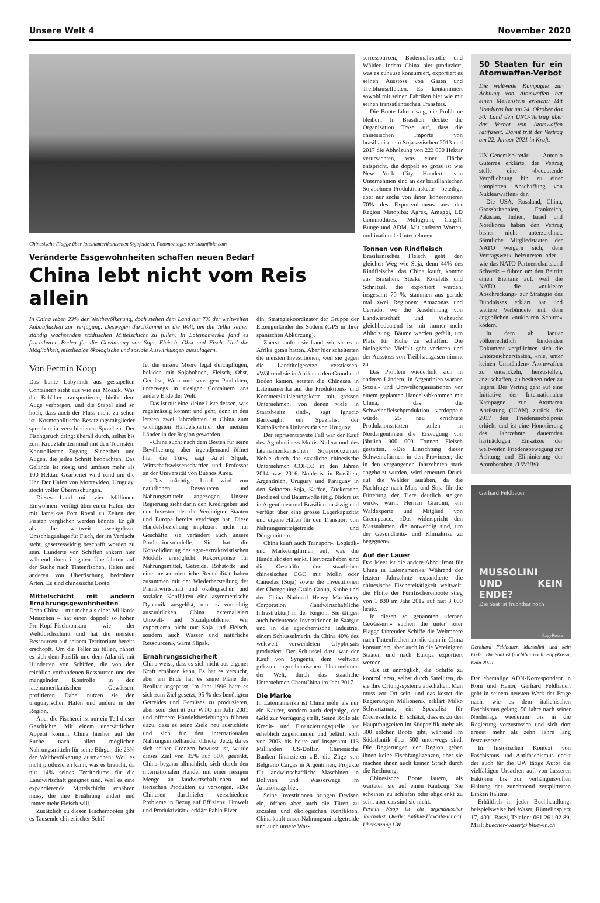Unsere Welt 4 November 2020
Chinesische Flagge über lateinamerikanischen Sojafeldern. Fotomontage: revistaanfibia.com
Veränderte Essgewohnheiten schaffen neuen Bedarf
China lebt nicht vom Reis allein
In China leben 23% der Weltbevölkerung, doch stehen dem Land nur 7% der weltweiten Anbauflächen zur Verfügung. Deswegen durchkämmt es die Welt, um die Teller seiner ständig wachsenden städtischen Mittelschicht zu füllen. In Lateinamerika fand es fruchtbaren Boden für die Gewinnung von Soja, Fleisch, Obst und Fisch. Und die Möglichkeit, missliebige ökologische und soziale Auswirkungen auszulagern.
Von Fermín Koop
Das bunte Labyrinth aus gestapelten Containern sieht aus wie ein Mosaik. Was die Behälter transportieren, bleibt dem Auge verborgen, und die Stapel sind so hoch, dass auch der Fluss nicht zu sehen ist. Kosmopolitische Besatzungsmitglieder sprechen in verschiedenen Sprachen. Der Fischgeruch dringt überall durch, selbst bis zum Kreuzfahrtterminal mit den Touristen. Kontrollierter Zugang, Sicherheit und Augen, die jeden Schritt beobachten. Das Gelände ist riesig und umfasst mehr als 100 Hektar. Gearbeitet wird rund um die Uhr. Der Hafen von Montevideo, Uruguay, steckt voller Überraschungen.
Dieses Land mit vier Millionen Einwohnern verfügt über einen Hafen, der mit Jamaikas Port Royal zu Zeiten der Piraten verglichen werden könnte. Er gilt als die weltweit zweitgrösste Umschlaganlage für Fisch, der im Verdacht steht, gesetzeswidrig beschafft worden zu sein. Hunderte von Schiffen ankern hier während ihren illegalen Überfahrten auf der Suche nach Tintenfischen, Haien und anderen von Überfischung bedrohten Arten. Es sind chinesische Boote.
Mittelschicht mit andern Ernährungsgewohnheiten
Denn China – mit mehr als einer Milliarde Menschen – hat einen doppelt so hohen Pro-Kopf-Fischkonsum wie der Weltdurchschnitt und hat die meisten Ressourcen auf seinem Territorium bereits erschöpft. Um die Teller zu füllen, nähert es sich dem Pazifik und dem Atlantik mit Hunderten von Schiffen, die von den reichlich vorhandenen Ressourcen und der mangelnden Kontrolle in den lateinamerikanischen Gewässern profitieren. Dabei nutzen sie den uruguayischen Hafen und andere in der Region.
Aber die Fischerei ist nur ein Teil dieser Geschichte. Mit einem unersättlichen Appetit kommt China hierher auf der Suche nach allen möglichen Nahrungsmitteln für seine Bürger, die 23% der Weltbevölkerung ausmachen: Weil es nicht produzieren kann, was es braucht, da nur 14% seines Territoriums für die Landwirtschaft geeignet sind. Weil es eine expandierende Mittelschicht ernähren muss, die ihre Ernährung ändert und immer mehr Fleisch will.
Zusätzlich zu diesen Fischerbooten gibt es Tausende chinesischer Schif-
fe, die unsere Meere legal durchpflügen, beladen mit Sojabohnen, Fleisch, Obst, Gemüse, Wein und sonstigen Produkten, unterwegs in riesigen Containern ans andere Ende der Welt.
Das ist nur eine kleine Liste dessen, was regelmässig kommt und geht, denn in den letzten zwei Jahrzehnten ist China zum wichtigsten Handelspartner der meisten Länder in der Region geworden.
«China sucht nach dem Besten für seine Bevölkerung, aber irgendjemand öffnet hier die Tür», sagt Ariel Slipak, Wirtschaftswissenschaftler und Professor an der Universität von Buenos Aires.
«Das mächtige Land wird von natürlichen Ressourcen und Nahrungsmitteln angezogen. Unsere Regierung sieht darin den Kreditgeber und den Investor, der die Vereinigten Staaten und Europa bereits verdrängt hat. Diese Handelsbeziehung impliziert nicht nur Geschäfte: sie verändert auch unsere Produktionsmodelle. Sie hat die Konsolidierung des agro-extraktivistischen Modells ermöglicht. Rekordpreise für Nahrungsmittel, Getreide, Rohstoffe und eine ausserordentliche Rentabilität haben zusammen mit der Wiederherstellung der Primärwirtschaft und ökologischen und sozialen Konflikten eine asymmetrische Dynamik ausgelöst, um es vorsichtig auszudrücken. China externalisiert Umwelt- und Sozialprobleme. Wir exportieren nicht nur Soja und Fleisch, sondern auch Wasser und natürliche Ressourcen», warnt Slipak.
Ernährungssicherheit
China weiss, dass es sich nicht aus eigener Kraft ernähren kann. Es hat es versucht, aber am Ende hat es seine Pläne der Realität angepasst. Im Jahr 1996 hatte es sich zum Ziel gesetzt, 95 % des benötigten Getreides und Gemüses zu produzieren, aber sein Beitritt zur WTO im Jahr 2001 und offenere Handelsbeziehungen führten dazu, dass es seine Ziele neu ausrichtete und sich für den internationalen Nahrungsmittelhandel öffnete. Jetzt, da es sich seiner Grenzen bewusst ist, wurde dieses Ziel von 95% auf 80% gesenkt. China begann allmählich, sich durch den internationalen Handel mit einer riesigen Menge an landwirtschaftlichen und tierischen Produkten zu versorgen. «Die Chinesen durchliefen verschiedene Probleme in Bezug auf Effizienz, Umwelt und Produktivität», erklärt Pablo Elver-
din, Strategiekoordinator der Gruppe der Erzeugerländer des Südens (GPS in ihrer spanischen Abkürzung).
Zuerst kauften sie Land, wie sie es in Afrika getan hatten. Aber hier scheiterten die meisten Investitionen, weil sie gegen die Landtitelgesetze verstiessen. «Während sie in Afrika an den Grund und Boden kamen, setzten die Chinesen in Lateinamerika auf die Produktions- und Kommerzialisierungskette mit grossen Unternehmen, von denen viele in Staatsbesitz sind», sagt Ignacio Bartesaghi, ein Spezialist der Katholischen Universität von Uruguay.
Der repräsentativste Fall war der Kauf des Agrobusiness-Multis Nidera und des lateinamerikanischen Sojaproduzenten Noble durch das staatliche chinesische Unternehmen COFCO in den Jahren 2014 bzw. 2016. Noble ist in Brasilien, Argentinien, Uruguay und Paraguay in den Sektoren Soja, Kaffee, Zuckerrohr, Biodiesel und Baumwolle tätig. Nidera ist in Argentinien und Brasilien ansässig und verfügt über eine grosse Lagerkapazität und eigene Häfen für den Transport von Nahrungsmittelgetreide und Düngemitteln.
China kauft auch Transport-, Logistik- und Marketingfirmen auf, was die Handelskosten senkt. Hervorzuheben sind die Geschäfte der staatlichen chinesischen CGC mit Molin oder Cañuelas (Soja) sowie die Investitionen der Chongquing Grain Group, Sanhe und der China National Heavy Machinery Corporation (landwirtschaftliche Infrastruktur) in der Region. Sie tätigen auch bedeutende Investitionen in Saatgut und in die agrochemische Industrie, einem Schlüsselmarkt, da China 40% des weltweit verwendeten Glyphosats produziert. Der Schlüssel dazu war der Kauf von Syngenta, dem weltweit grössten agrochemischen Unternehmen der Welt, durch das staatliche Unternehmen ChemChina im Jahr 2017.
Die Marke
In Lateinamerika ist China mehr als nur ein Käufer, sondern auch derjenige, der Geld zur Verfügung stellt. Seine Rolle als Kredit- und Finanzierungsquelle hat erheblich zugenommen und beläuft sich von 2003 bis heute auf insgesamt 113 Milliarden US-Dollar. Chinesische Banken finanzieren z.B. die Züge von Belgrano Cargas in Argentinien, Projekte für landwirtschaftliche Maschinen in Bolivien und Wasserwege im Amazonasgebiet.
Seine Investitionen bringen Devisen ein, öffnen aber auch die Türen zu sozialen und ökologischen Konflikten. China kauft unser Nahrungsmittelgetreide und auch unsere Was-
serressourcen, Bodennährstoffe und Wälder. Indem China hier produziert, was es zuhause konsumiert, exportiert es seinen Ausstoss von Gasen und Treibhauseffekten. Es kontaminiert sowohl mit seinen Fabriken hier wie mit seinen transatlantischen Transfers.
Die Boote fahren weg, die Probleme bleiben. In Brasilien deckte die Organisation Trase auf, dass die chinesischen Importe von brasilianischem Soja zwischen 2013 und 2017 die Abholzung von 223 000 Hektar verursachten, was einer Fläche entspricht, die doppelt so gross ist wie New York City. Hunderte von Unternehmen sind an der brasilianischen Sojabohnen-Produktionskette beteiligt, aber nur sechs von ihnen konzentrieren 70% des Exportvolumens aus der Region Matopiba: Agrex, Amaggi, LD Commodities, Multigrain, Cargill, Bunge und ADM. Mit anderen Worten, multinationale Unternehmen.
Tonnen von Rindfleisch
Brasilianisches Fleisch geht den gleichen Weg wie Soja, denn 44% des Rindfleischs, das China kauft, kommt aus Brasilien. Steaks, Koteletts und Schnitzel, die exportiert werden, insgesamt 70 %, stammen aus gerade mal zwei Regionen: Amazonas und Cerrado, wo die Ausdehnung von Landwirtschaft und Viehzucht gleichbedeutend ist mit immer mehr Abholzung. Bäume werden gefällt, um Platz für Kühe zu schaffen. Die biologische Vielfalt geht verloren und der Ausstoss von Treibhausgasen nimmt zu.
Das Problem wiederholt sich in anderen Ländern. In Argentinien warnen Sozial- und Umweltorganisationen vor einem geplanten Handelsabkommen mit China, das die Schweinefleischproduktion verdoppeln würde: 25 neu errichtete Produktionsstätten sollen in Nordargentinien die Erzeugung von jährlich 900 000 Tonnen Fleisch gestatten. «Die Einrichtung dieser Schweinefarmen in den Provinzen, die in den vergangenen Jahrzehnten stark abgeholzt wurden, wird erneuten Druck auf die Wälder ausüben, da die Nachfrage nach Mais und Soja für die Fütterung der Tiere deutlich steigen wird», warnt Hernan Giardini, ein Waldexperte und Mitglied von Greenpeace. «Das widerspricht den Massnahmen, die notwendig sind, um der Gesundheits- und Klimakrise zu begegnen».
Auf der Lauer
Das Meer ist die andere Abbaufront für China in Lateinamerika. Während der letzten Jahrzehnte expandierte die chinesische Fischereitätigkeit weltweit: die Flotte der Fernfischereiboote stieg von 1 830 im Jahr 2012 auf fast 3 000 heute.
In diesen so genannten «fernen Gewässern» suchen die unter roter Flagge fahrenden Schiffe die Weltmeere nach Tintenfischen ab, die dann in China konsumiert, aber auch in die Vereinigten Staaten und nach Europa exportiert werden.
«Es ist unmöglich, die Schiffe zu kontrollieren, selbst durch Satelliten, da sie ihre Ortungssysteme abschalten. Man muss vor Ort sein, und das kostet die Regierungen Millionen», erklärt Milko Schvartzman, ein Spezialist für Meeresschutz. Er schätzt, dass es zu den Hauptfangzeiten im Südpazifik mehr als 300 solcher Boote gibt, während im Südatlantik über 500 unterwegs sind. Die Regierungen der Region geben ihnen keine Fischfanglizenzen, aber sie machen ihnen auch keinen Strich durch die Rechnung.
Chinesische Boote lauern, als warteten sie auf einen Raubzug. Sie scheinen zu schlafen oder abgelenkt zu sein, aber das sind sie nicht.
Fermín Koop ist ein argentinischer Journalist. Quelle: Anfibia/Tlaxcala-int.org. Übersetzung UW
50 Staaten für ein Atomwaffen-Verbot
Die weltweite Kampagne zur Ächtung von Atomwaffen hat einen Meilenstein erreicht: Mit Honduras hat am 24. Oktober das 50. Land den UNO-Vertrag über das Verbot von Atomwaffen ratifiziert. Damit tritt der Vertrag am 22. Januar 2021 in Kraft.
UN-Generalsekretär Antonio Guterres erklärte, der Vertrag stelle eine «bedeutende Verpflichtung hin zu einer kompletten Abschaffung von Nuklearwaffen» dar.
Die USA, Russland, China, Grossbritannien, Frankreich, Pakistan, Indien, Israel und Nordkorea haben den Vertrag bisher nicht unterzeichnet. Sämtliche Mitgliedstaaten der NATO weigern sich, dem Vertragswerk beizutreten oder – wie das NATO-Partnerschaftsland Schweiz – führen um den Beitritt einen Eiertanz auf, weil die NATO die «nukleare Abschreckung» zur Strategie des Bündnisses erklärt hat und weitere Verbündete mit dem angeblichen «nuklearen Schirm» ködern.
In dem ab Januar völkerrechtlich bindenden Dokument verpflichten sich die Unterzeichnerstaaten, «nie, unter keinen Umständen» Atomwaffen zu entwickeln, herzustellen, anzuschaffen, zu besitzen oder zu lagern. Der Vertrag geht auf eine Initiative der Internationalen Kampagne zur Atomaren Abrüstung (ICAN) zurück, die 2017 den Friedensnobelpreis erhielt, und ist eine Honorierung des Jahrzehnte dauernden hartnäckigen Einsatzes der weltweiten Friedensbewegung zur Ächtung und Eliminierung der Atombomben. (UZ/UW)
Gerhard Feldbauer
MUSSOLINI
UND KEIN ENDE?
Die Saat ist fruchtbar noch
PapyRossa
Gerhhard Feldbauer, Mussolini und kein Ende? Die Saat ist fruchtbar noch. PapyRossa, Köln 2020
Der ehemalige ADN-Korrespondent in Rom und Hanoi, Gerhard Feldbauer, geht in seinem neusten Werk der Frage nach, wie es dem italienischen Faschismus gelang, 50 Jahre nach seiner Niederlage wiederum bis in die Regierung vorzustossen und sich dort erneut mehr als zehn Jahre lang festzusetzen.
Im historischen Kontext von Faschismus und Antifaschismus deckt der auch für die UW tätige Autor die vielfältigen Ursachen auf, von äusseren Faktoren bis zur verhängnisvollen Haltung der zunehmend zersplitterten Linken Italiens.
Erhältlich in jeder Buchhandlung, beispielsweise bei Waser, Rümelinsplatz 17, 4001 Basel, Telefon: 061 261 02 89, Mail: buecher-waser@ bluewin.ch